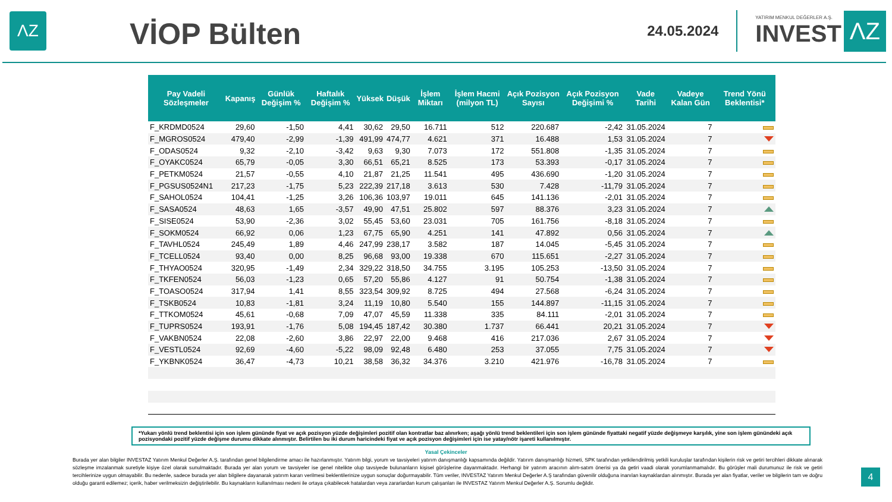ΛZ
VİOP Bülten
24.05.2024
YATIRIM MENKUL DEĞERLER A.Ş.
INVEST
ΛZ
| Pay Vadeli Sözleşmeler | Kapanış | Günlük Değişim % | Haftalık Değişim % | Yüksek | Düşük | İşlem Miktarı | İşlem Hacmi (milyon TL) | Açık Pozisyon Sayısı | Açık Pozisyon Değişimi % | Vade Tarihi | Vadeye Kalan Gün | Trend Yönü Beklentisi* |
| --- | --- | --- | --- | --- | --- | --- | --- | --- | --- | --- | --- | --- |
| F_KRDMD0524 | 29,60 | -1,50 | 4,41 | 30,62 | 29,50 | 16.711 | 512 | 220.687 | -2,42 | 31.05.2024 | 7 | |
| F_MGROS0524 | 479,40 | -2,99 | -1,39 | 491,99 | 474,77 | 4.621 | 371 | 16.488 | 1,53 | 31.05.2024 | 7 | |
| F_ODAS0524 | 9,32 | -2,10 | -3,42 | 9,63 | 9,30 | 7.073 | 172 | 551.808 | -1,35 | 31.05.2024 | 7 | |
| F_OYAKC0524 | 65,79 | -0,05 | 3,30 | 66,51 | 65,21 | 8.525 | 173 | 53.393 | -0,17 | 31.05.2024 | 7 | |
| F_PETKM0524 | 21,57 | -0,55 | 4,10 | 21,87 | 21,25 | 11.541 | 495 | 436.690 | -1,20 | 31.05.2024 | 7 | |
| F_PGSUS0524N1 | 217,23 | -1,75 | 5,23 | 222,39 | 217,18 | 3.613 | 530 | 7.428 | -11,79 | 31.05.2024 | 7 | |
| F_SAHOL0524 | 104,41 | -1,25 | 3,26 | 106,36 | 103,97 | 19.011 | 645 | 141.136 | -2,01 | 31.05.2024 | 7 | |
| F_SASA0524 | 48,63 | 1,65 | -3,57 | 49,90 | 47,51 | 25.802 | 597 | 88.376 | 3,23 | 31.05.2024 | 7 | |
| F_SISE0524 | 53,90 | -2,36 | 3,02 | 55,45 | 53,60 | 23.031 | 705 | 161.756 | -8,18 | 31.05.2024 | 7 | |
| F_SOKM0524 | 66,92 | 0,06 | 1,23 | 67,75 | 65,90 | 4.251 | 141 | 47.892 | 0,56 | 31.05.2024 | 7 | |
| F_TAVHL0524 | 245,49 | 1,89 | 4,46 | 247,99 | 238,17 | 3.582 | 187 | 14.045 | -5,45 | 31.05.2024 | 7 | |
| F_TCELL0524 | 93,40 | 0,00 | 8,25 | 96,68 | 93,00 | 19.338 | 670 | 115.651 | -2,27 | 31.05.2024 | 7 | |
| F_THYAO0524 | 320,95 | -1,49 | 2,34 | 329,22 | 318,50 | 34.755 | 3.195 | 105.253 | -13,50 | 31.05.2024 | 7 | |
| F_TKFEN0524 | 56,03 | -1,23 | 0,65 | 57,20 | 55,86 | 4.127 | 91 | 50.754 | -1,38 | 31.05.2024 | 7 | |
| F_TOASO0524 | 317,94 | 1,41 | 8,55 | 323,54 | 309,92 | 8.725 | 494 | 27.568 | -6,24 | 31.05.2024 | 7 | |
| F_TSKB0524 | 10,83 | -1,81 | 3,24 | 11,19 | 10,80 | 5.540 | 155 | 144.897 | -11,15 | 31.05.2024 | 7 | |
| F_TTKOM0524 | 45,61 | -0,68 | 7,09 | 47,07 | 45,59 | 11.338 | 335 | 84.111 | -2,01 | 31.05.2024 | 7 | |
| F_TUPRS0524 | 193,91 | -1,76 | 5,08 | 194,45 | 187,42 | 30.380 | 1.737 | 66.441 | 20,21 | 31.05.2024 | 7 | |
| F_VAKBN0524 | 22,08 | -2,60 | 3,86 | 22,97 | 22,00 | 9.468 | 416 | 217.036 | 2,67 | 31.05.2024 | 7 | |
| F_VESTL0524 | 92,69 | -4,60 | -5,22 | 98,09 | 92,48 | 6.480 | 253 | 37.055 | 7,75 | 31.05.2024 | 7 | |
| F_YKBNK0524 | 36,47 | -4,73 | 10,21 | 38,58 | 36,32 | 34.376 | 3.210 | 421.976 | -16,78 | 31.05.2024 | 7 | |
*Yukarı yönlü trend beklentisi için son işlem gününde fiyat ve açık pozisyon yüzde değişimleri pozitif olan kontratlar baz alınırken; aşağı yönlü trend beklentileri için son işlem gününde fiyattaki negatif yüzde değişmeye karşılık, yine son işlem günündeki açık pozisyondaki pozitif yüzde değişme durumu dikkate alınmıştır. Belirtilen bu iki durum haricindeki fiyat ve açık pozisyon değişimleri için ise yatay/nötr işareti kullanılmıştır.
Yasal Çekinceler
Burada yer alan bilgiler INVESTAZ Yatırım Menkul Değerler A.Ş. tarafından genel bilgilendirme amacı ile hazırlanmıştır. Yatırım bilgi, yorum ve tavsiyeleri yatırım danışmanlığı kapsamında değildir. Yatırım danışmanlığı hizmeti, SPK tarafından yetkilendirilmiş yetkili kuruluşlar tarafından kişilerin risk ve getiri tercihleri dikkate alınarak sözleşme imzalanmak suretiyle kişiye özel olarak sunulmaktadır. Burada yer alan yorum ve tavsiyeler ise genel nitelikte olup tavsiyede bulunanların kişisel görüşlerine dayanmaktadır. Herhangi bir yatırım aracının alım-satım önerisi ya da getiri vaadi olarak yorumlanmamalıdır. Bu görüşler mali durumunuz ile risk ve getiri tercihlerinize uygun olmayabilir. Bu nedenle, sadece burada yer alan bilgilere dayanarak yatırım kararı verilmesi beklentilerinize uygun sonuçlar doğurmayabilir. Tüm veriler, INVESTAZ Yatırım Menkul Değerler A.Ş tarafından güvenilir olduğuna inanılan kaynaklardan alınmıştır. Burada yer alan fiyatlar, veriler ve bilgilerin tam ve doğru olduğu garanti edilemez; içerik, haber verilmeksizin değiştirilebilir. Bu kaynakların kullanılması nedeni ile ortaya çıkabilecek hatalardan veya zararlardan kurum çalışanları ile INVESTAZ Yatırım Menkul Değerler A.Ş. Sorumlu değildir.
4